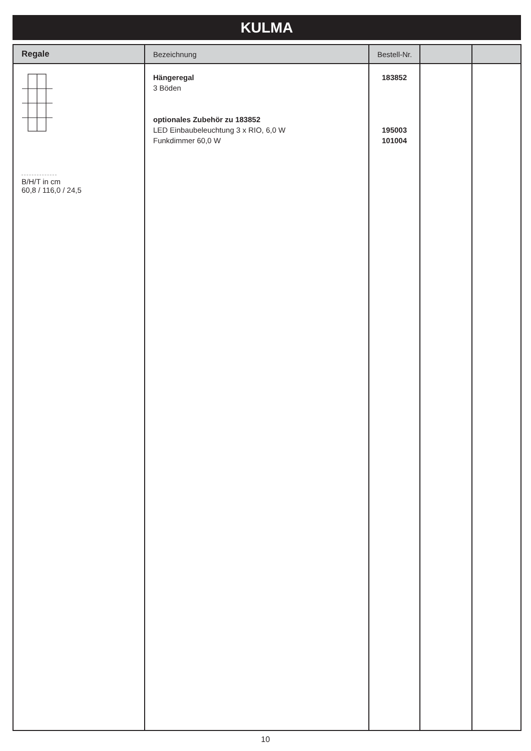KULMA
| Regale | Bezeichnung | Bestell-Nr. | | |
| --- | --- | --- | --- | --- |
| B/H/T in cm 60,8 / 116,0 / 24,5 | Hängeregal 3 Böden optionales Zubehör zu 183852 LED Einbaubeleuchtung 3 x RIO, 6,0 W Funkdimmer 60,0 W | 183852 195003 101004 | | |
10